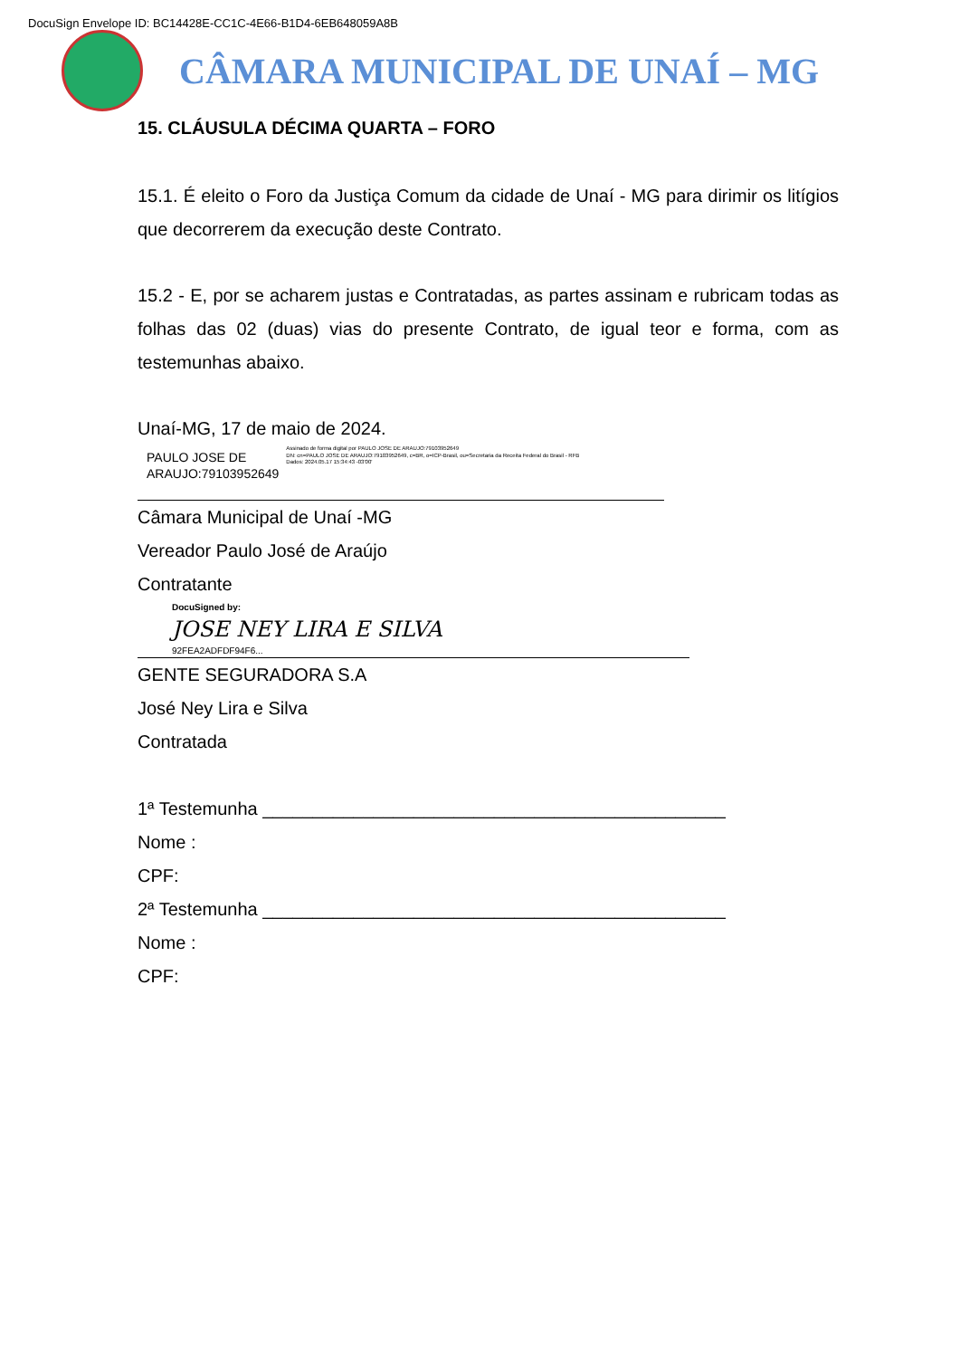DocuSign Envelope ID: BC14428E-CC1C-4E66-B1D4-6EB648059A8B
CÂMARA MUNICIPAL DE UNAÍ – MG
15. CLÁUSULA DÉCIMA QUARTA – FORO
15.1. É eleito o Foro da Justiça Comum da cidade de Unaí - MG para dirimir os litígios que decorrerem da execução deste Contrato.
15.2 - E, por se acharem justas e Contratadas, as partes assinam e rubricam todas as folhas das 02 (duas) vias do presente Contrato, de igual teor e forma, com as testemunhas abaixo.
Unaí-MG, 17 de maio de 2024.
PAULO JOSE DE
ARAUJO:79103952649
Assinado de forma digital por PAULO JOSE DE ARAUJO:79103952649
DN: cn=PAULO JOSE DE ARAUJO:79103952649, c=BR, o=ICP-Brasil, ou=Secretaria da Receita Federal do Brasil - RFB
Dados: 2024.05.17 15:34:43 -03'00'
Câmara Municipal de Unaí -MG
Vereador Paulo José de Araújo
Contratante
DocuSigned by:
JOSE NEY LIRA E SILVA
92FEA2ADFDF94F6...
GENTE SEGURADORA S.A
José Ney Lira e Silva
Contratada
1ª Testemunha ______________________________________________
Nome :
CPF:
2ª Testemunha ______________________________________________
Nome :
CPF: